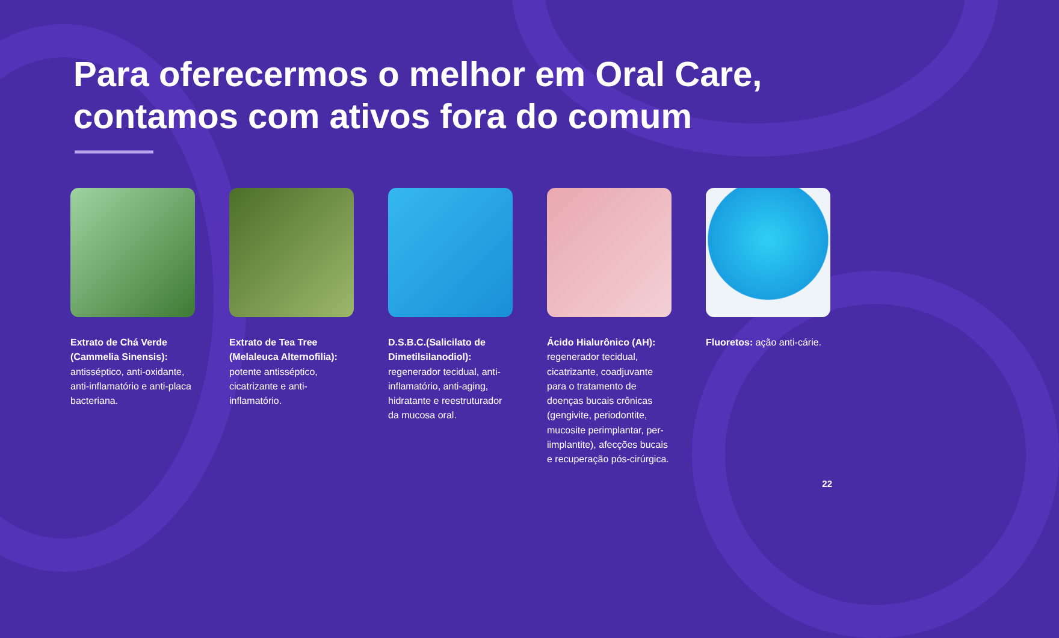Para oferecermos o melhor em Oral Care,
contamos com ativos fora do comum
Extrato de Chá Verde (Cammelia Sinensis): antisséptico, anti-oxidante, anti-inflamatório e anti-placa bacteriana.
Extrato de Tea Tree (Melaleuca Alternofilia): potente antisséptico, cicatrizante e anti-inflamatório.
D.S.B.C.(Salicilato de Dimetilsilanodiol): regenerador tecidual, anti-inflamatório, anti-aging, hidratante e reestruturador da mucosa oral.
Ácido Hialurônico (AH): regenerador tecidual, cicatrizante, coadjuvante para o tratamento de doenças bucais crônicas (gengivite, periodontite, mucosite perimplantar, per-iimplantite), afecções bucais e recuperação pós-cirúrgica.
Fluoretos: ação anti-cárie.
22